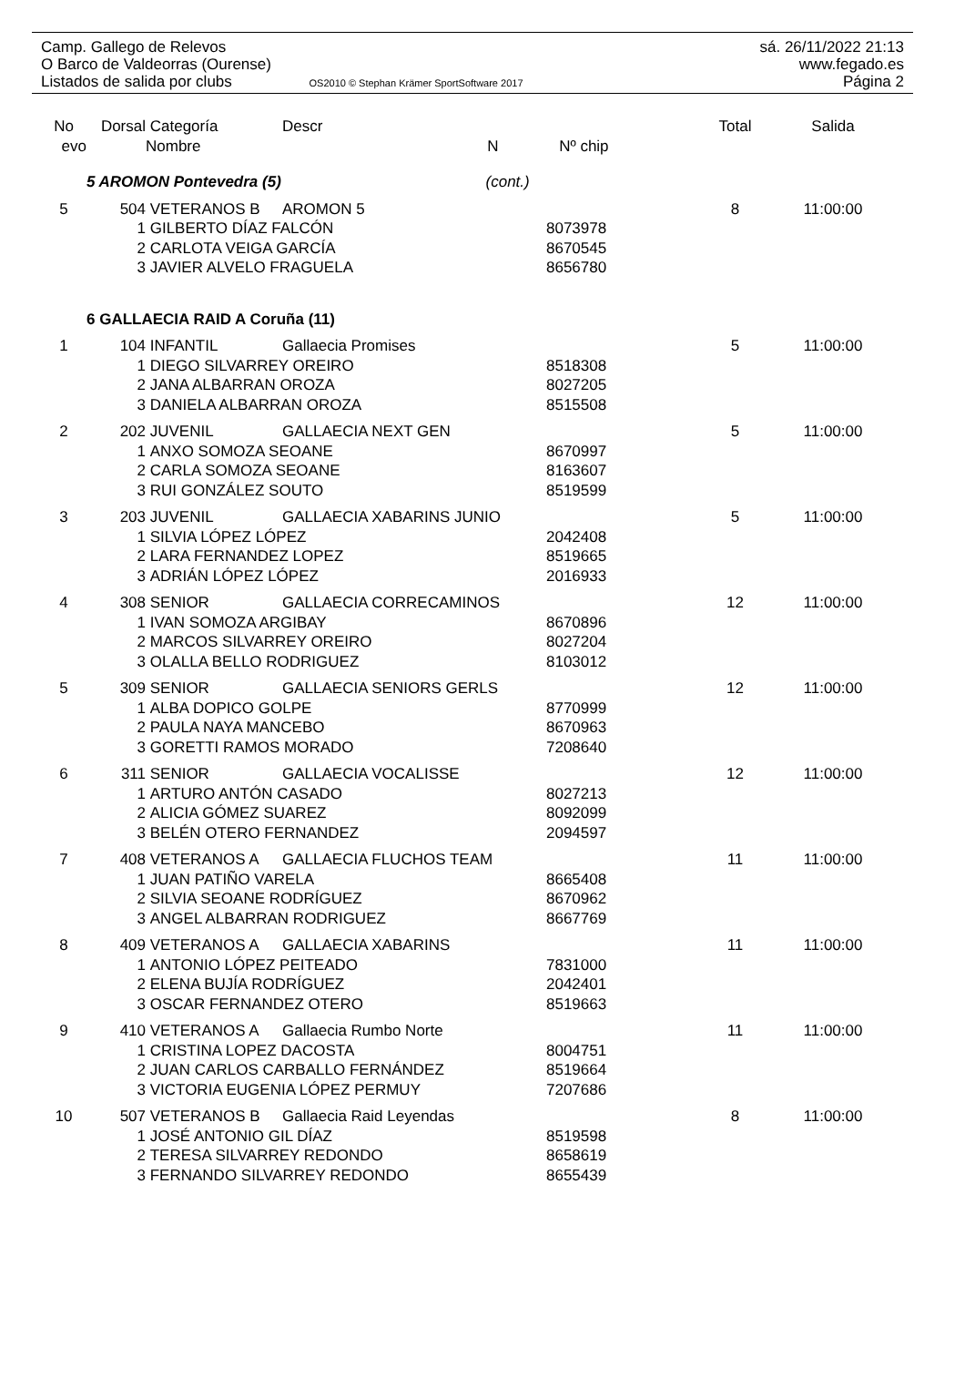Camp. Gallego de Relevos sá. 26/11/2022 21:13
O Barco de Valdeorras (Ourense) www.fegado.es
Listados de salida por clubs OS2010 © Stephan Krämer SportSoftware 2017 Página 2
| No | Dorsal | Categoría | Descr | | Total | Salida |
| --- | --- | --- | --- | --- | --- | --- |
| evo | | Nombre N | | Nº chip | | |
| | 5 AROMON Pontevedra (5) (cont.) | | | | | |
| 5 | 504 | VETERANOS B | AROMON 5 | | 8 | 11:00:00 |
| | 1 | GILBERTO DÍAZ FALCÓN | | 8073978 | | |
| | 2 | CARLOTA VEIGA GARCÍA | | 8670545 | | |
| | 3 | JAVIER ALVELO FRAGUELA | | 8656780 | | |
| | 6 GALLAECIA RAID A Coruña (11) | | | | | |
| 1 | 104 | INFANTIL | Gallaecia Promises | | 5 | 11:00:00 |
| | 1 | DIEGO SILVARREY OREIRO | | 8518308 | | |
| | 2 | JANA ALBARRAN OROZA | | 8027205 | | |
| | 3 | DANIELA ALBARRAN OROZA | | 8515508 | | |
| 2 | 202 | JUVENIL | GALLAECIA NEXT GEN | | 5 | 11:00:00 |
| | 1 | ANXO SOMOZA SEOANE | | 8670997 | | |
| | 2 | CARLA SOMOZA SEOANE | | 8163607 | | |
| | 3 | RUI GONZÁLEZ SOUTO | | 8519599 | | |
| 3 | 203 | JUVENIL | GALLAECIA XABARINS JUNIO | | 5 | 11:00:00 |
| | 1 | SILVIA LÓPEZ LÓPEZ | | 2042408 | | |
| | 2 | LARA FERNANDEZ LOPEZ | | 8519665 | | |
| | 3 | ADRIÁN LÓPEZ LÓPEZ | | 2016933 | | |
| 4 | 308 | SENIOR | GALLAECIA CORRECAMINOS | | 12 | 11:00:00 |
| | 1 | IVAN SOMOZA ARGIBAY | | 8670896 | | |
| | 2 | MARCOS SILVARREY OREIRO | | 8027204 | | |
| | 3 | OLALLA BELLO RODRIGUEZ | | 8103012 | | |
| 5 | 309 | SENIOR | GALLAECIA SENIORS GERLS | | 12 | 11:00:00 |
| | 1 | ALBA DOPICO GOLPE | | 8770999 | | |
| | 2 | PAULA NAYA MANCEBO | | 8670963 | | |
| | 3 | GORETTI RAMOS MORADO | | 7208640 | | |
| 6 | 311 | SENIOR | GALLAECIA VOCALISSE | | 12 | 11:00:00 |
| | 1 | ARTURO ANTÓN CASADO | | 8027213 | | |
| | 2 | ALICIA GÓMEZ SUAREZ | | 8092099 | | |
| | 3 | BELÉN OTERO FERNANDEZ | | 2094597 | | |
| 7 | 408 | VETERANOS A | GALLAECIA FLUCHOS TEAM | | 11 | 11:00:00 |
| | 1 | JUAN PATIÑO VARELA | | 8665408 | | |
| | 2 | SILVIA SEOANE RODRÍGUEZ | | 8670962 | | |
| | 3 | ANGEL ALBARRAN RODRIGUEZ | | 8667769 | | |
| 8 | 409 | VETERANOS A | GALLAECIA XABARINS | | 11 | 11:00:00 |
| | 1 | ANTONIO LÓPEZ PEITEADO | | 7831000 | | |
| | 2 | ELENA BUJÍA RODRÍGUEZ | | 2042401 | | |
| | 3 | OSCAR FERNANDEZ OTERO | | 8519663 | | |
| 9 | 410 | VETERANOS A | Gallaecia Rumbo Norte | | 11 | 11:00:00 |
| | 1 | CRISTINA LOPEZ DACOSTA | | 8004751 | | |
| | 2 | JUAN CARLOS CARBALLO FERNÁNDEZ | | 8519664 | | |
| | 3 | VICTORIA EUGENIA LÓPEZ PERMUY | | 7207686 | | |
| 10 | 507 | VETERANOS B | Gallaecia Raid Leyendas | | 8 | 11:00:00 |
| | 1 | JOSÉ ANTONIO GIL DÍAZ | | 8519598 | | |
| | 2 | TERESA SILVARREY REDONDO | | 8658619 | | |
| | 3 | FERNANDO SILVARREY REDONDO | | 8655439 | | |